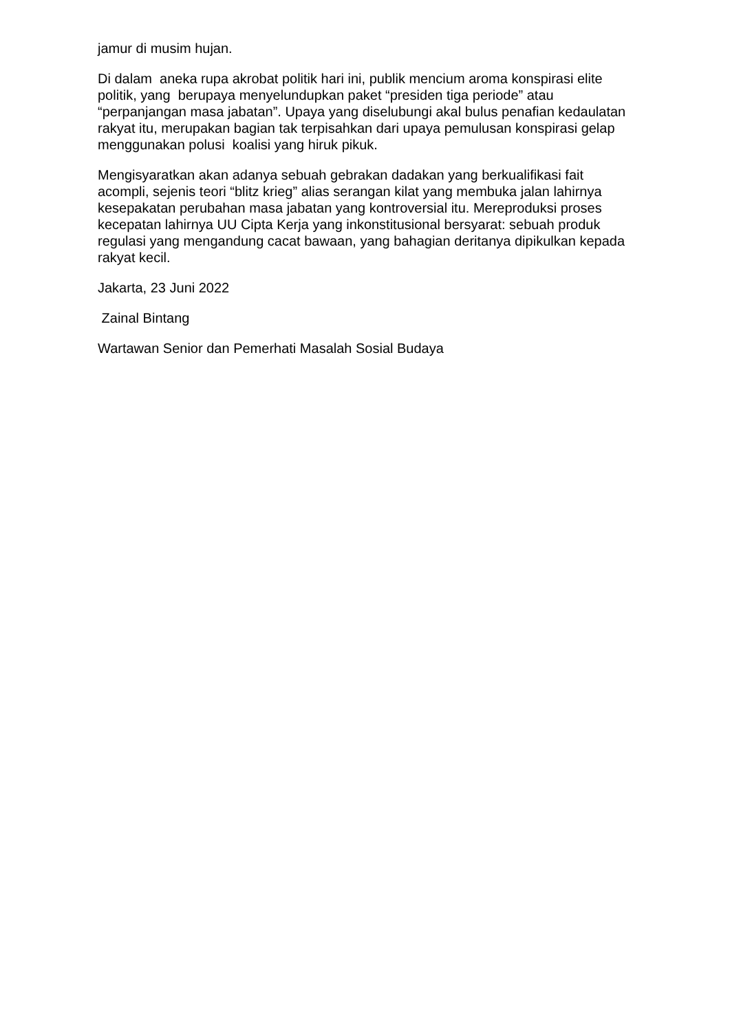jamur di musim hujan.
Di dalam aneka rupa akrobat politik hari ini, publik mencium aroma konspirasi elite politik, yang berupaya menyelundupkan paket “presiden tiga periode” atau “perpanjangan masa jabatan”. Upaya yang diselubungi akal bulus penafian kedaulatan rakyat itu, merupakan bagian tak terpisahkan dari upaya pemulusan konspirasi gelap menggunakan polusi koalisi yang hiruk pikuk.
Mengisyaratkan akan adanya sebuah gebrakan dadakan yang berkualifikasi fait acompli, sejenis teori “blitz krieg” alias serangan kilat yang membuka jalan lahirnya kesepakatan perubahan masa jabatan yang kontroversial itu. Mereproduksi proses kecepatan lahirnya UU Cipta Kerja yang inkonstitusional bersyarat: sebuah produk regulasi yang mengandung cacat bawaan, yang bahagian deritanya dipikulkan kepada rakyat kecil.
Jakarta, 23 Juni 2022
Zainal Bintang
Wartawan Senior dan Pemerhati Masalah Sosial Budaya